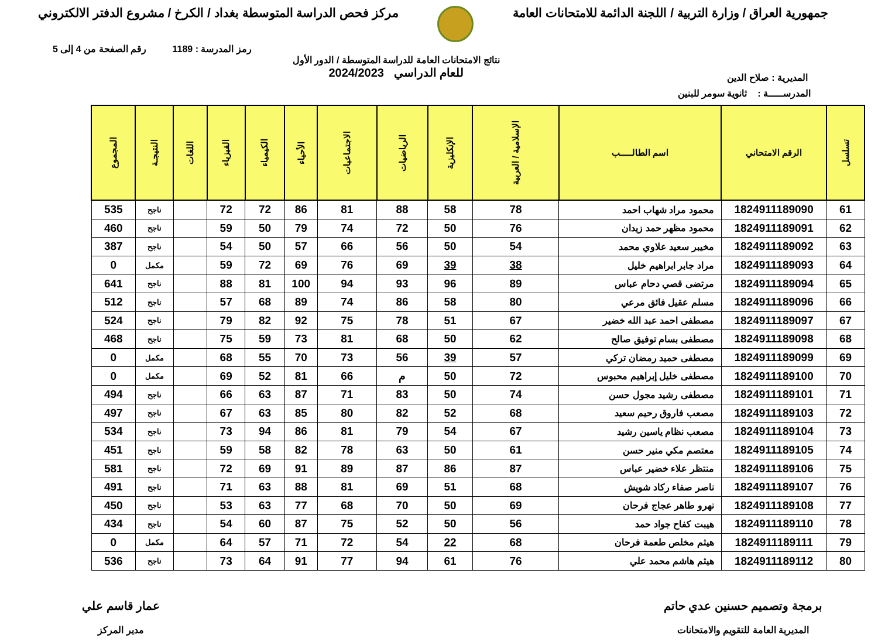جمهورية العراق / وزارة التربية / اللجنة الدائمة للامتحانات العامة
مركز فحص الدراسة المتوسطة بغداد / الكرخ / مشروع الدفتر الالكتروني
رمز المدرسة : 1189 رقم الصفحة من 4 إلى 5
المديرية : صلاح الدين
نتائج الامتحانات العامة للدراسة المتوسطة / الدور الأول
للعام الدراسي 2024/2023
المدرســـــة : ثانوية سومر للبنين
| تسلسل | الرقم الامتحاني | اسم الطالـــــب | الإسلامية / العربية | الإنكليزية | الرياضيات | الاجتماعيات | الأحياء | الكيمياء | الفيزياء | اللغات | النتيجـة | المجموع |
| --- | --- | --- | --- | --- | --- | --- | --- | --- | --- | --- | --- | --- |
| 61 | 1824911189090 | محمود مراد شهاب احمد | 78 | 58 | 88 | 81 | 86 | 72 | 72 | | ناجح | 535 |
| 62 | 1824911189091 | محمود مظهر حمد زيدان | 76 | 50 | 72 | 74 | 79 | 50 | 59 | | ناجح | 460 |
| 63 | 1824911189092 | مخيبر سعيد علاوي محمد | 54 | 50 | 56 | 66 | 57 | 50 | 54 | | ناجح | 387 |
| 64 | 1824911189093 | مراد جابر ابراهيم خليل | 38 | 39 | 69 | 76 | 69 | 72 | 59 | | مكمل | 0 |
| 65 | 1824911189094 | مرتضى قصي دحام عباس | 89 | 96 | 93 | 94 | 100 | 81 | 88 | | ناجح | 641 |
| 66 | 1824911189096 | مسلم عقيل فائق مرعي | 80 | 58 | 86 | 74 | 89 | 68 | 57 | | ناجح | 512 |
| 67 | 1824911189097 | مصطفى احمد عبد الله خضير | 67 | 51 | 78 | 75 | 92 | 82 | 79 | | ناجح | 524 |
| 68 | 1824911189098 | مصطفى بسام توفيق صالح | 62 | 50 | 68 | 81 | 73 | 59 | 75 | | ناجح | 468 |
| 69 | 1824911189099 | مصطفى حميد رمضان تركي | 57 | 39 | 56 | 73 | 70 | 55 | 68 | | مكمل | 0 |
| 70 | 1824911189100 | مصطفى خليل إبراهيم محبوس | 72 | 50 | م | 66 | 81 | 52 | 69 | | مكمل | 0 |
| 71 | 1824911189101 | مصطفى رشيد مجول حسن | 74 | 50 | 83 | 71 | 87 | 63 | 66 | | ناجح | 494 |
| 72 | 1824911189103 | مصعب فاروق رحيم سعيد | 68 | 52 | 82 | 80 | 85 | 63 | 67 | | ناجح | 497 |
| 73 | 1824911189104 | مصعب نظام ياسين رشيد | 67 | 54 | 79 | 81 | 86 | 94 | 73 | | ناجح | 534 |
| 74 | 1824911189105 | معتصم مكي منير حسن | 61 | 50 | 63 | 78 | 82 | 58 | 59 | | ناجح | 451 |
| 75 | 1824911189106 | منتظر علاء خضير عباس | 87 | 86 | 87 | 89 | 91 | 69 | 72 | | ناجح | 581 |
| 76 | 1824911189107 | ناصر صفاء ركاد شويش | 68 | 51 | 69 | 81 | 88 | 63 | 71 | | ناجح | 491 |
| 77 | 1824911189108 | نهرو طاهر عجاج فرحان | 69 | 50 | 70 | 68 | 77 | 63 | 53 | | ناجح | 450 |
| 78 | 1824911189110 | هيبت كفاح جواد حمد | 56 | 50 | 52 | 75 | 87 | 60 | 54 | | ناجح | 434 |
| 79 | 1824911189111 | هيثم مخلص طعمة فرحان | 68 | 22 | 54 | 72 | 71 | 57 | 64 | | مكمل | 0 |
| 80 | 1824911189112 | هيثم هاشم محمد علي | 76 | 61 | 94 | 77 | 91 | 64 | 73 | | ناجح | 536 |
برمجة وتصميم حسنين عدي حاتم
المديرية العامة للتقويم والامتحانات
عمار قاسم علي
مدير المركز